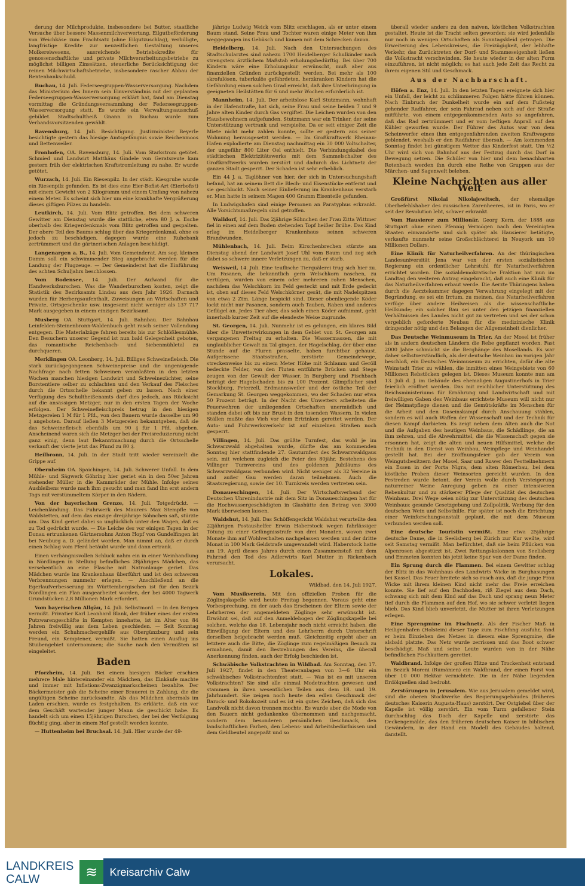derung der Milchprodukte, insbesondere bei Butter, staatliche Versuche über bessere Massenmilchverwertung, Eilgutbeförderung von Weichkäse zum Frachtsatz (ohne Eilgutzuschlag), verbilligte, langfristige Kredite zur neuzeitlichen Gestaltung unseres Molkereiwesens, ausreichende Betriebskredite für genossenschaftliche und private Milchverarbeitungsbetriebe zu möglichst billigen Zinssätzen, steuerliche Berücksichtigung der reinen Milchwirtschaftsbetriebe, insbesondere rascher Abbau der Rentenbankschuld.
Buchau, 14. Juli. Federseegruppen-Wasserversorgung. Nachdem das Ministerium des Innern sein Einverständnis mit der geplanten Federseegruppen-Wasserversorgung erklärt hat, fand am Dienstag vormittag die Gründungsversammlung der Federseegruppen-Wasserversorgung statt. Es wurde ein Verwaltungsausschuß gebildet. Stadtschultheiß Gnann in Buchau wurde zum Verbandsvorsitzenden gewählt.
Ravensburg, 14. Juli. Besichtigung. Justizminister Beyerle besichtigte gestern das hiesige Amtsgefängnis sowie Reichenmoos und Bettenweiler.
Fronhofen, OA. Ravensburg, 14. Juli. Vom Starkstrom getötet. Schmied und Landwirt Matthäus Gindele von Geratsreute kam gestern früh der elektrischen Kraftstromleitung zu nahe. Er wurde getötet.
Wurzach, 14. Juli. Ein Riesenpilz. In der städt. Kiesgrube wurde ein Riesenpilz gefunden. Es ist dies eine Eier-Bofist-Art (Eierbofist) mit einem Gewicht von 2 Kilogramm und einem Umfang von nahezu einem Meter. Es scheint sich hier um eine krankhafte Vergrößerung dieses giftigen Pilzes zu handeln.
Leutkirch, 14. Juli. Vom Blitz getroffen. Bei dem schweren Gewitter am Dienstag wurde die stattliche, etwa 80 J. a. Esche oberhalb des Kriegerdenkmals vom Blitz getroffen und gespalten. Der obere Teil des Baums schlug über das Kriegerdenkmal, ohne es jedoch zu beschädigen, dagegen wurde eine Ruhebank zertrümmert und die gärtnerischen Anlagen beschädigt.
Langenargen a. B., 14. Juli. Vom Gemeinderat. Am sog. kleinen Damm soll ein schwimmender Steg angebracht werden für die Landung der Flugzeuge. — Der Gemeinderat hat die Einführung des achten Schuljahrs beschlossen.
Vom Bodensee, 14. Juli. Der Aufwand für die Handwerksburschen. Was die Wanderburschen kosten, zeigt die Statistik des Bezirksamts Lindau aus dem Jahr 1926. Darnach wurden für Herbergsaufenthalt, Zuweisungen an Wirtschaften und Private, Ortsgeschenke usw. insgesamt nicht weniger als 137 717 Mark ausgegeben in einem einzigen Bezirksamt.
Musberg OA. Stuttgart, 14. Juli. Bahnbau. Der Bahnbau Leinfelden-Steinenbronn-Waldenbuch geht rasch seiner Vollendung entgegen. Die Materialzüge fahren bereits bis zur Schlößlesmühle. Den Besuchern unserer Gegend ist nun bald Gelegenheit geboten, das romantische Reichenbach- und Siebenmühletal zu durchqueren.
Merklingen OA. Leonberg, 14. Juli. Billiges Schweinefleisch. Die stark zurückgegangenen Schweinepreise und die ungenügende Nachfrage nach fetten Schweinen veranlaßten in den letzten Wochen manchen hiesigen Landwirt und Schweinezüchter, seine Borstentiere selber zu schlachten und den Verkauf des Fleisches durch die Ortsschelle bekannt geben zu lassen. Nach einer Verfügung des Schultheißenamts darf dies jedoch, aus Rücksicht auf die ansässigen Metzger, nur in den ersten Tagen der Woche erfolgen. Der Schweinefleischpreis betrug in den hiesigen Metzgereien 1 M für 1 Pfd., von den Bauern wurde dasselbe um 90 ₰ angeboten. Darauf ließen 3 Metzgereien bekanntgeben, daß sie das Schweinefleisch ebenfalls um 90 ₰ für 1 Pfd. abgeben. Anscheinend waren sich die Metzger bei der Preisreduzierung nicht ganz einig, denn laut Bekanntmachung durch die Ortsschelle verkauft der vierte jetzt das Pfund zu 80 ₰.
Heilbronn, 14. Juli. In der Stadt tritt wieder vereinzelt die Grippe auf.
Obernheim OA. Spaichingen, 14. Juli. Schwerer Unfall. In dem Mühle- und Sägwerk Göhring hier geriet ein in den 50er Jahren stehender Müller in die Kammräder der Mühle. Infolge seines Ausbleibens wurde nach ihm gesucht und man fand ihn erst andern Tags mit verstümmeltem Körper in den Rädern.
Von der bayerischen Grenze, 14. Juli. Totgedrückt. — Leichenländung. Das Fuhrwerk des Maurers Max Stempfle von Waldstetten, auf dem das einzige dreijährige Söhnchen saß, stürzte um. Das Kind geriet dabei so unglücklich unter den Wagen, daß es zu Tod gedrückt wurde. — Die Leiche des vor einigen Tagen in der Donau ertrunkenen Gärtnersohns Anton Hopf von Gundelfingen ist bei Neuburg a. D. geländet worden. Man nimmt an, daß er durch einen Schlag vom Pferd betäubt wurde und dann ertrank.
Einen verhängnisvollen Schluck nahm ein in einer Weinhandlung in Nördlingen in Stellung befindliches 28jähriges Mädchen, das versehentlich an eine Flasche mit Natronlauge geriet. Das Mädchen wurde ins Krankenhaus überführt und ist den schweren Verbrennungen nunmehr erlegen. — Anschließend an die Egerlaufverbesserung im Württembergischen ist für den Bezirk Nördlingen ein Plan ausgearbeitet worden, der bei 4000 Tagwerk Grundstücken 2,8 Millionen Mark erfordert.
Vom bayerischen Allgäu, 14. Juli. Selbstmord. — In den Bergen vermißt. Privatier Karl Leonhard Blank, der früher eines der ersten Putzwarengeschäfte in Kempten innehatte, ist im Alter von 84 Jahren freiwillig aus dem Leben geschieden. — Seit Sonntag werden ein Schuhmachergehilfe aus Obergünzburg und sein Freund, ein Kemptener, vermißt. Sie hatten einen Ausflug ins Stuibengebiet unternommen; die Suche nach den Vermißten ist eingeleitet.
Baden
Pforzheim, 14. Juli. Bei einem hiesigen Bäcker erschien mehrere Male hintereinander ein Mädchen, das Einkäufe machte und immer mit Inflations-Zwanzigmarkscheinen bezahlte. Der Bäckermeister gab die Scheine einer Brauerei in Zahlung, die die ungültigen Scheine zurücksandte. Als das Mädchen abermals im Laden erschien, wurde es festgehalten. Es erklärte, daß ein vor dem Geschäft wartender junger Mann sie geschickt habe. Es handelt sich um einen 15jährigen Burschen, der bei der Verfolgung flüchtig ging, aber in einem Hof gestellt werden konnte.
— Huttenheim bei Bruchsal. 14. Juli. Hier wurde der 49-
jährige Ludwig Weick vom Blitz erschlagen, als er unter einem Baum stand. Seine Frau und Tochter waren einige Meter von ihm weggegangen ins Gebüsch und kamen mit dem Schrecken davon.
Heidelberg, 14. Juli. Nach den Untersuchungen des Stadtschularztes sind nahezu 1700 Heidelberger Schulkinder nach strengstem ärztlichem Maßstab erholungsbedürftig. Bei über 700 Kindern wäre eine Erholungskur erwünscht, muß aber aus finanziellen Gründen zurückgestellt werden. Bei mehr als 100 skrofulösen, tuberkulös gefährdeten, herzkranken Kindern hat die Gefährdung einen solchen Grad erreicht, daß ihre Unterbringung in geeigneten Heilstätten für 6 und mehr Wochen erforderlich ist.
Mannheim, 14. Juli. Der arbeitslose Karl Stutzmann, wohnhaft in der Hafenstraße, hat sich, seine Frau und seine beiden 7 und 9 Jahre alten Kinder durch Gas vergiftet. Die Leichen wurden von den Hausbewohnern aufgefunden. Stutzmann war ein Trinker, der seine Unterstützung vertrank und verspielte. Da er seit einiger Zeit die Miete nicht mehr zahlen konnte, sollte er gestern aus seiner Wohnung herausgesetzt werden. — Im Großkraftwerk Rheinau-Hafen explodierte am Dienstag nachmittag ein 30 000 Voltschalter, der ungefähr 800 Liter Oel enthielt. Die Verbindungskabel des städtischen Elektrizitätswerks mit dem Sammelschalter des Großkraftwerks wurden zerstört und dadurch das Lichtnetz der ganzen Stadt gesperrt. Der Schaden ist sehr erheblich.
Ein 44 J. a. Taglöhner von hier, der sich in Untersuchungshaft befand, hat an seinem Bett die Blech- und Eisenstücke entfernt und sie geschluckt. Nach seiner Einlieferung im Krankenhaus verstarb er. Man hatte in seinem Magen 400 Gramm Eisenteile gefunden.
In Ludwigshafen sind einige Personen an Paratyphus erkrankt. Alle Vorsichtsmaßregeln sind getroffen.
Walldorf, 14. Juli. Das 2jährige Söhnchen der Frau Zitta Wittmer fiel in einen auf dem Boden stehenden Topf heißer Brühe. Das Kind erlag im Heidelberger Krankenhaus seinen schweren Brandwunden.
Mühlenbach, 14. Juli. Beim Kirschenbrechen stürzte am Dienstag abend der Landwirt Josef Uhl vom Baum und zog sich dabei so schwere innere Verletzungen zu, daß er starb.
Weisweil, 14. Juli. Eine teuflische Tierquälerei trug sich hier zu. Um Fasanen, die bekanntlich gern Welschkorn naschen, zu vertilgen, wurden von einem oder mehreren rohen Menschen, nachdem das Welschkorn im Feld gesteckt und mit Erde gedeckt ist, oben auf dieses Feld Welschkörner gesät, die mit Nadelspitzen von etwa 2 Ztm. Länge bespickt sind. Dieser obenliegende Köder lockt nicht nur Fasanen, sondern auch Tauben, Raben und anderes Geflügel an. Jedes Tier aber, das solch einen Köder aufnimmt, geht innerhalb kurzer Zeit auf die elendeste Weise zugrunde.
St. Georgen, 14. Juli. Nunmehr ist es gelungen, ein klares Bild über die Unwetterwirkungen in dem Gebiet von St. Georgen am vergangenen Freitag zu erhalten. Die Wassermassen, die mit unglaublicher Gewalt zu Tal gingen, der Hagelschlag, der über eine Stunde auf die Fluren prasselte, haben furchtbar gehaust. Aufgerissene Staatsstraßen, zerstörte Gemeindewege, streckenweise bis zu einem Meter Höhe mit Schlamm und Geröll bedeckte Felder, von den Fluten entführte Brücken und Stege zeugen von der Gewalt der Wasser. In Burgberg und Fischbach beträgt der Hagelschaden bis zu 100 Prozent. Glimpflicher sind Stockburg, Peterzell, Erdmannsweiler und der östliche Teil der Gemarkung St. Georgen weggekommen, wo der Schaden nur etwa 50 Prozent beträgt. In der Nacht des Unwetters arbeiteten die Feuerwehren der umliegenden Ortschaften unermüdlich und standen dabei oft bis zur Brust in den tosenden Wassern. In vielen Ställen mußte das Vieh vor dem Ertrinken gerettet werden. Der Auto- und Fuhrwerksverkehr ist auf einzelnen Straßen noch gesperrt.
Villingen, 14. Juli. Das größte Turnfest, das wohl je im Schwarzwald abgehalten wurde, dürfte das am kommenden Sonntag hier stattfindende 27. Gauturnfest des Schwarzwaldgaus sein, mit welchem zugleich die Feier des 80jähr. Bestehens des Villinger Turnvereins und des goldenen Jubiläums des Schwarzwaldgaus verbunden wird. Nicht weniger als 32 Vereine in und außer Gau werden daran teilnehmen. Auch die Staatsregierung, sowie der 10. Turnkreis werden vertreten sein.
Donaueschingen, 14. Juli. Der Wirtschaftsverband der Deutschen Uhrenindustrie mit dem Sitz in Donaueschingen hat für die Hochwassergeschädigten in Glashütte den Betrag von 3000 Mark überweisen lassen.
Waldshut, 14. Juli. Das Schöffengericht Waldshut verurteilte den 22jährigen Postaushelfer Erwin Haberstock wegen fahrlässiger Tötung zu einer Gefängnisstrafe von drei Monaten, wovon zwei Monate ihm auf Wohlverhalten nachgelassen werden und der dritte Monat in 100 Mark Geldstrafe umgewandelt wird. Haberstock hatte am 19. April dieses Jahres durch einen Zusammenstoß mit dem Fahrrad den Tod des Adlerwirts Karl Mutter in Rickenbach verursacht.
Lokales.
Wildbad, den 14. Juli 1927.
Vom Musikverein. Mit den offiziellen Proben für die Zöglingskapelle wird heute Freitag begonnen. Voraus geht eine Vorbesprechung, zu der auch das Erscheinen der Eltern sowie der Lehrherren der angemeldeten Zöglinge sehr erwünscht ist. Erwähnt sei, daß auf den Anmeldebogen der Zöglingskapelle bei solchen, welche das 18. Lebensjahr noch nicht erreicht haben, die Einwilligung der Eltern und des Lehrherrn durch Unterschrift derselben beigebracht werden muß. Gleichzeitig ergeht aber an letztere auch die Bitte, die Zöglinge zum regelmäßigen Besuch zu ermahnen, damit den Bestrebungen des Vereins, die überall Anerkennung finden, auch der Erfolg beschieden ist.
Schwäbische Volkstrachten in Wildbad. Am Sonntag, den 17. Juli 1927, findet in den Theateranlagen von 3—6 Uhr ein schwäbisches Volkstrachtenfest statt. — Was ist es mit unseren Volkstrachten? Sie sind alle einmal Modetrachten gewesen und stammen in ihren wesentlichen Teilen aus dem 18. und 19. Jahrhundert. Sie zeigen noch heute den edlen Geschmack der Barock- und Rokokozeit und es ist ein gutes Zeichen, daß sich das Landvolk nicht davon trennen mochte. Es wurde aber die Mode von den Bauern nicht gedankenlos übernommen und nachgemacht, sondern dem besonderen persönlichen Geschmack, den landschaftlichen Farben, den Lebens- und Arbeitsbedürfnissen und dem Geldbeutel angepaßt und so
überall wieder anders zu den naiven, köstlichen Volkstrachten gestaltet. Heute ist die Tracht selten geworden; sie wird jedenfalls nur noch in wenigen Ortschaften als Sonntagskleid getragen. Die Erweiterung des Lebenskreises, die Freizügigkeit, der lebhafte Verkehr, das Zurücktreten der Dorf- und Stammeseigenheit ließen die Volkstracht verschwinden. Sie heute wieder in der alten Form einzuführen, ist nicht möglich; es hat auch jede Zeit das Recht zu ihrem eigenen Stil und Geschmack.
Aus der Nachbarschaft.
Höfen a. Enz, 14. Juli. In den letzten Tagen ereignete sich hier ein Unfall, der leicht zu schlimmeren Folgen hätte führen können. Nach Einbruch der Dunkelheit wurde ein auf dem Fußsteig gehender Radfahrer, der sein Fahrrad neben sich auf der Straße mitführte, von einem entgegenkommenden Auto so angefahren, daß das Rad zertrümmert und er vom heftigen Anprall auf den Kühler geworfen wurde. Der Führer des Autos war von dem Scheinwerfer eines ihm entgegenfahrenden zweiten Kraftwagens geblendet, weshalb er den Radfahrer übersah. — Am kommenden Sonntag findet bei günstigem Wetter das Kinderfest statt. Um ½2 Uhr wird sich von Bahnhof aus der Festzug durch das Dorf in Bewegung setzen. Die Schüler von hier und dem benachbarten Rotenbach werden ihn durch eine Reihe von Gruppen aus der Märchen- und Sagenwelt beleben.
Kleine Nachrichten aus aller Welt
Großfürst Nikolai Nikolajewitsch, der ehemalige Oberbefehlshaber des russischen Zarenheeres, ist in Paris, wo er seit der Revolution lebt, schwer erkrankt.
Vom Hausierer zum Millionär. Georg Kern, der 1888 aus Stuttgart ohne einen Pfennig Vermögen nach den Vereinigten Staaten einwanderte und sich später als Hausierer betätigte, verkaufte nunmehr seine Großschlächterei in Neuyork um 10 Millionen Dollars.
Eine Klinik für Naturheilverfahren. An der thüringischen Landesuniversität Jena war von der ersten sozialistischen Regierung ein ordentlicher Lehrstuhl für Naturheilverfahren errichtet worden. Die sozialdemokratische Fraktion hat nun im Landtag den weiteren Antrag eingebracht, daß auch eine Klinik für das Naturheilverfahren erbaut werde. Die Aerzte Thüringens haben durch die Aerztekammer dagegen Verwahrung eingelegt mit der Begründung, es sei ein Irrtum, zu meinen, das Naturheilverfahren verfüge über andere Heilweisen als die wissenschaftliche Heilkunde; ein solcher Bau sei unter den jetzigen finanziellen Verhältnissen des Landes nicht gut zu vertreten und sei der schon vergeblich geforderte Neubau für die medizinische Klinik dringender nötig und den Belangen der Allgemeinheit dienlicher.
Das Deutsche Weinmuseum in Trier. An der Mosel ist früher als in andern deutschen Ländern die Rebe gepflanzt worden. Fast 2000 Jahre schmückt sie die Berghänge des Mosellands. Es war daher selbstverständlich, als der deutsche Weinbau im vorigen Jahr beschloß, ein Deutsches Weinmuseum zu errichten, dafür die alte Weinstadt Trier zu wählen, die inmitten eines Weingebiets von 60 Millionen Rebstöcken gelegen ist. Dieses Museum konnte nun am 13. Juli d. J. im Gebäude des ehemaligen Augustinerhofs in Trier feierlich eröffnet werden. Das mit reichlicher Unterstützung des Reichsministeriums für Ernährung und Landwirtschaft und mit freiwilligen Gaben des Weinbaus errichtete Museum will nicht nur der Heimatpflege dienen und die Gemütskräfte im Menschen für die Arbeit und den Daseinskampf durch Anschauung stählen, sondern es will auch Waffen der Wissenschaft und der Technik für diesen Kampf darbieten. Es zeigt neben dem Alten auch die Not und die Aufgaben des heutigen Weinbaus, die Schädlinge, die an ihm zehren, und die Abwehrmittel, die die Wissenschaft gegen sie ersonnen hat, zeigt die alten und neuen Hilfsmittel, welche die Technik in den Dienst von Weinbau, Weinpflege und Weinhandel gestellt hat. Bei der Eröffnungsfeier gab der Verein von Weingutsbesitzern der Mosel, Saar und Ruwer den Festteilnehmern ein Essen in der Porta Nigra, dem alten Römerbau, bei dem köstliche Proben dieser Weinsorten gereicht wurden. In den Festreden wurde betont, der Verein wolle durch Versteigerung naturreiner Weine Anregung geben zu einer intensiveren Rebenkultur und zu stärkerer Pflege der Qualität des deutschen Weinbaus. Drei Wege seien nötig zur Unterstützung des deutschen Weinbaus: gesunde Gesetzgebung und Zollpolitik, Werbung für den deutschen Wein und Selbsthilfe. Für später ist noch die Errichtung einer Weinforschungsanstalt geplant, die mit dem Museum verbunden werden soll.
Eine deutsche Touristin vermißt. Eine etwa 25jährige deutsche Dame, die in Seelisberg bei Zürich zur Kur weilte, wird seit Samstag vermißt. Man befürchtet, daß sie beim Pflücken von Alpenrosen abgestürzt ist. Zwei Rettungskolonnen von Seelisberg und Emmeten konnten bis jetzt keine Spur von der Dame finden.
Ein Sprung durch die Flammen. Bei einem Gewitter schlug der Blitz in das Wohnhaus des Landwirts Wicke in Burghasungen bei Kassel. Das Feuer breitete sich so rasch aus, daß die junge Frau Wicke mit ihrem kleinen Kind nicht mehr das Freie erreichen konnte. Sie lief auf den Dachboden, riß Ziegel aus dem Dach, schwang sich mit dem Kind auf das Dach und sprang neun Meter tief durch die Flammen auf den Hof, wo sie schwer verletzt liegen blieb. Das Kind blieb unverletzt, die Mutter ist ihren Verletzungen erlegen.
Eine Sprengmine im Fischnetz. Als der Fischer Maß in Heiligenhafen (Holstein) dieser Tage zum Fischfang ausfuhr, fand er beim Einziehen des Netzes in diesem eine Sprengmine, die alsbald platzte. Das Netz wurde zerrissen und das Boot schwer beschädigt. Maß und seine Leute wurden von in der Nähe befindlichen Fischkuttern gerettet.
Waldbrand. Infolge der großen Hitze und Trockenheit entstand im Bezirk Moreni (Rumänien) ein Waldbrand, der einen Forst von über 10 000 Hektar vernichtete. Die in der Nähe liegenden Erdölquellen sind bedroht.
Zerstörungen in Jerusalem. Wie aus Jerusalem gemeldet wird, sind die oberen Stockwerke des Regierungsgebäudes (früheres deutsches Kaiserin Augusta-Haus) zerstört. Der Ostgiebel über der Kapelle ist völlig zerstört. Ein vom Turm gefallener Stein durchschlug das Dach der Kapelle und zerstörte das Deckengemälde, das den früheren deutschen Kaiser in biblischen Gewändern, in der Hand ein Modell des Gebäudes haltend, darstellt.
LANDKREIS
CALW
≋
Kreisarchiv Calw